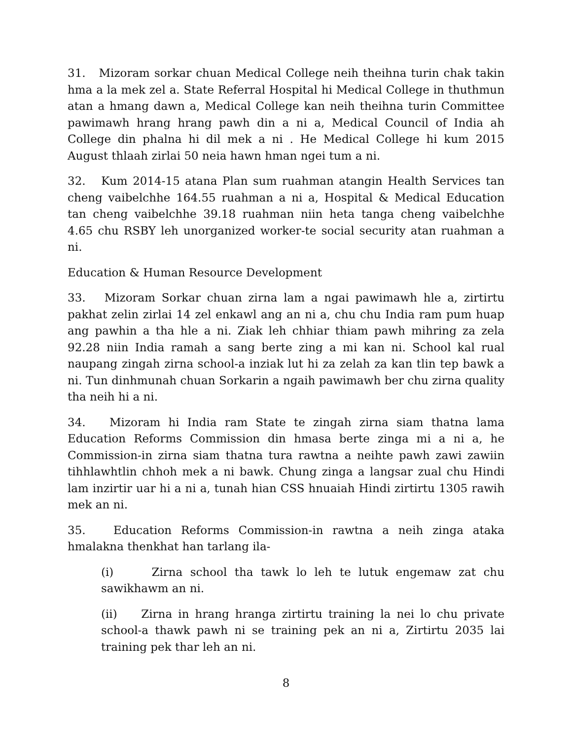31. Mizoram sorkar chuan Medical College neih theihna turin chak takin hma a la mek zel a. State Referral Hospital hi Medical College in thuthmun atan a hmang dawn a, Medical College kan neih theihna turin Committee pawimawh hrang hrang pawh din a ni a, Medical Council of India ah College din phalna hi dil mek a ni . He Medical College hi kum 2015 August thlaah zirlai 50 neia hawn hman ngei tum a ni.
32. Kum 2014-15 atana Plan sum ruahman atangin Health Services tan cheng vaibelchhe 164.55 ruahman a ni a, Hospital & Medical Education tan cheng vaibelchhe 39.18 ruahman niin heta tanga cheng vaibelchhe 4.65 chu RSBY leh unorganized worker-te social security atan ruahman a ni.
Education & Human Resource Development
33. Mizoram Sorkar chuan zirna lam a ngai pawimawh hle a, zirtirtu pakhat zelin zirlai 14 zel enkawl ang an ni a, chu chu India ram pum huap ang pawhin a tha hle a ni. Ziak leh chhiar thiam pawh mihring za zela 92.28 niin India ramah a sang berte zing a mi kan ni. School kal rual naupang zingah zirna school-a inziak lut hi za zelah za kan tlin tep bawk a ni. Tun dinhmunah chuan Sorkarin a ngaih pawimawh ber chu zirna quality tha neih hi a ni.
34. Mizoram hi India ram State te zingah zirna siam thatna lama Education Reforms Commission din hmasa berte zinga mi a ni a, he Commission-in zirna siam thatna tura rawtna a neihte pawh zawi zawiin tihhlawhtlin chhoh mek a ni bawk. Chung zinga a langsar zual chu Hindi lam inzirtir uar hi a ni a, tunah hian CSS hnuaiah Hindi zirtirtu 1305 rawih mek an ni.
35. Education Reforms Commission-in rawtna a neih zinga ataka hmalakna thenkhat han tarlang ila-
(i) Zirna school tha tawk lo leh te lutuk engemaw zat chu sawikhawm an ni.
(ii) Zirna in hrang hranga zirtirtu training la nei lo chu private school-a thawk pawh ni se training pek an ni a, Zirtirtu 2035 lai training pek thar leh an ni.
8